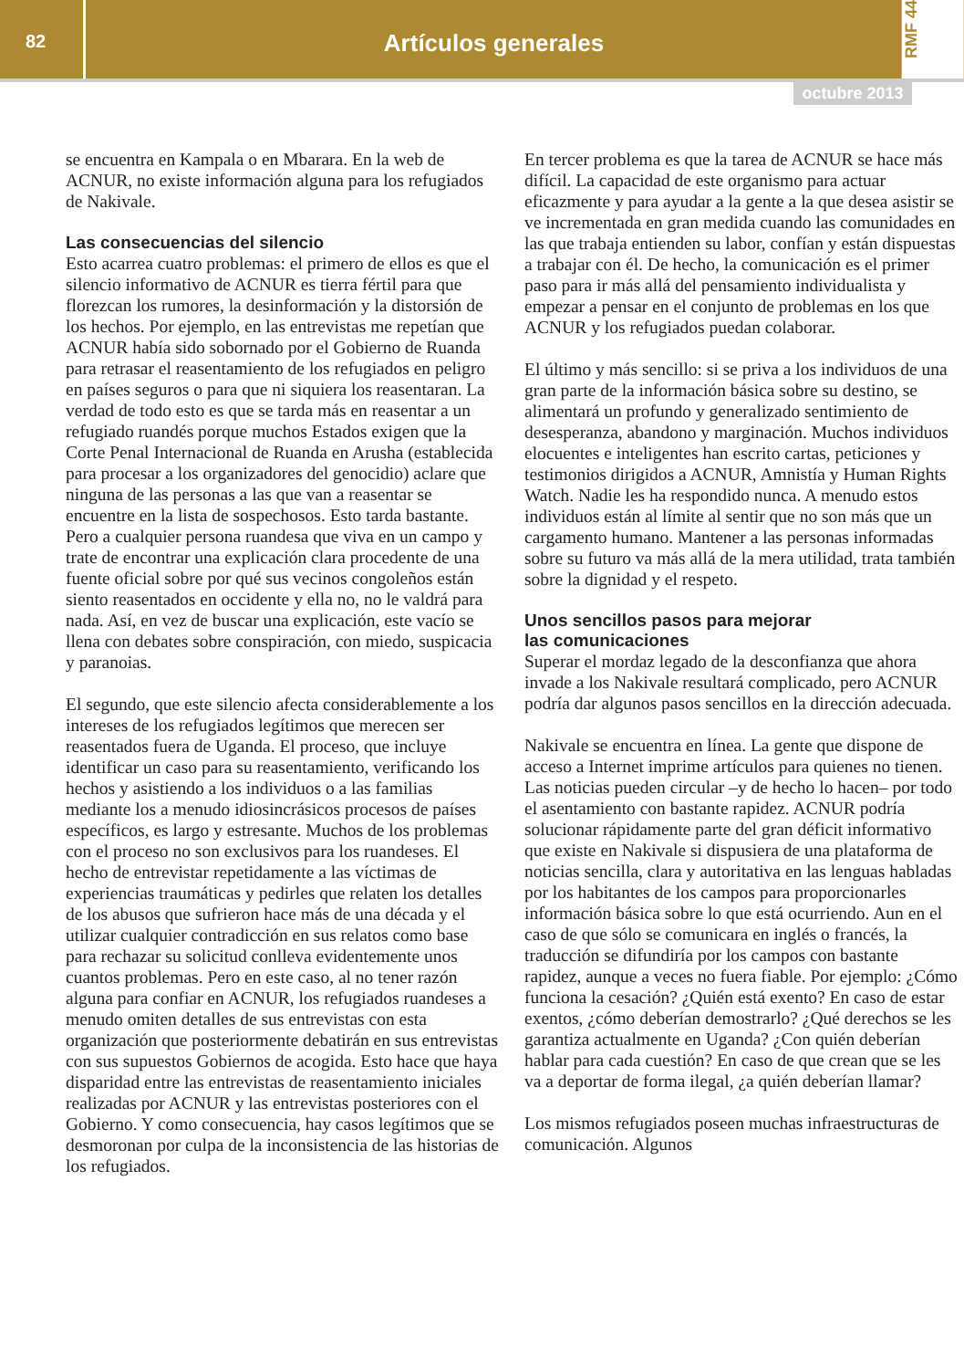82
Artículos generales
RMF 44
octubre 2013
se encuentra en Kampala o en Mbarara. En la web de ACNUR, no existe información alguna para los refugiados de Nakivale.
Las consecuencias del silencio
Esto acarrea cuatro problemas: el primero de ellos es que el silencio informativo de ACNUR es tierra fértil para que florezcan los rumores, la desinformación y la distorsión de los hechos. Por ejemplo, en las entrevistas me repetían que ACNUR había sido sobornado por el Gobierno de Ruanda para retrasar el reasentamiento de los refugiados en peligro en países seguros o para que ni siquiera los reasentaran. La verdad de todo esto es que se tarda más en reasentar a un refugiado ruandés porque muchos Estados exigen que la Corte Penal Internacional de Ruanda en Arusha (establecida para procesar a los organizadores del genocidio) aclare que ninguna de las personas a las que van a reasentar se encuentre en la lista de sospechosos. Esto tarda bastante. Pero a cualquier persona ruandesa que viva en un campo y trate de encontrar una explicación clara procedente de una fuente oficial sobre por qué sus vecinos congoleños están siento reasentados en occidente y ella no, no le valdrá para nada. Así, en vez de buscar una explicación, este vacío se llena con debates sobre conspiración, con miedo, suspicacia y paranoias.
El segundo, que este silencio afecta considerablemente a los intereses de los refugiados legítimos que merecen ser reasentados fuera de Uganda. El proceso, que incluye identificar un caso para su reasentamiento, verificando los hechos y asistiendo a los individuos o a las familias mediante los a menudo idiosincrásicos procesos de países específicos, es largo y estresante. Muchos de los problemas con el proceso no son exclusivos para los ruandeses. El hecho de entrevistar repetidamente a las víctimas de experiencias traumáticas y pedirles que relaten los detalles de los abusos que sufrieron hace más de una década y el utilizar cualquier contradicción en sus relatos como base para rechazar su solicitud conlleva evidentemente unos cuantos problemas. Pero en este caso, al no tener razón alguna para confiar en ACNUR, los refugiados ruandeses a menudo omiten detalles de sus entrevistas con esta organización que posteriormente debatirán en sus entrevistas con sus supuestos Gobiernos de acogida. Esto hace que haya disparidad entre las entrevistas de reasentamiento iniciales realizadas por ACNUR y las entrevistas posteriores con el Gobierno. Y como consecuencia, hay casos legítimos que se desmoronan por culpa de la inconsistencia de las historias de los refugiados.
En tercer problema es que la tarea de ACNUR se hace más difícil. La capacidad de este organismo para actuar eficazmente y para ayudar a la gente a la que desea asistir se ve incrementada en gran medida cuando las comunidades en las que trabaja entienden su labor, confían y están dispuestas a trabajar con él. De hecho, la comunicación es el primer paso para ir más allá del pensamiento individualista y empezar a pensar en el conjunto de problemas en los que ACNUR y los refugiados puedan colaborar.
El último y más sencillo: si se priva a los individuos de una gran parte de la información básica sobre su destino, se alimentará un profundo y generalizado sentimiento de desesperanza, abandono y marginación. Muchos individuos elocuentes e inteligentes han escrito cartas, peticiones y testimonios dirigidos a ACNUR, Amnistía y Human Rights Watch. Nadie les ha respondido nunca. A menudo estos individuos están al límite al sentir que no son más que un cargamento humano. Mantener a las personas informadas sobre su futuro va más allá de la mera utilidad, trata también sobre la dignidad y el respeto.
Unos sencillos pasos para mejorar
las comunicaciones
Superar el mordaz legado de la desconfianza que ahora invade a los Nakivale resultará complicado, pero ACNUR podría dar algunos pasos sencillos en la dirección adecuada.
Nakivale se encuentra en línea. La gente que dispone de acceso a Internet imprime artículos para quienes no tienen. Las noticias pueden circular –y de hecho lo hacen– por todo el asentamiento con bastante rapidez. ACNUR podría solucionar rápidamente parte del gran déficit informativo que existe en Nakivale si dispusiera de una plataforma de noticias sencilla, clara y autoritativa en las lenguas habladas por los habitantes de los campos para proporcionarles información básica sobre lo que está ocurriendo. Aun en el caso de que sólo se comunicara en inglés o francés, la traducción se difundiría por los campos con bastante rapidez, aunque a veces no fuera fiable. Por ejemplo: ¿Cómo funciona la cesación? ¿Quién está exento? En caso de estar exentos, ¿cómo deberían demostrarlo? ¿Qué derechos se les garantiza actualmente en Uganda? ¿Con quién deberían hablar para cada cuestión? En caso de que crean que se les va a deportar de forma ilegal, ¿a quién deberían llamar?
Los mismos refugiados poseen muchas infraestructuras de comunicación. Algunos